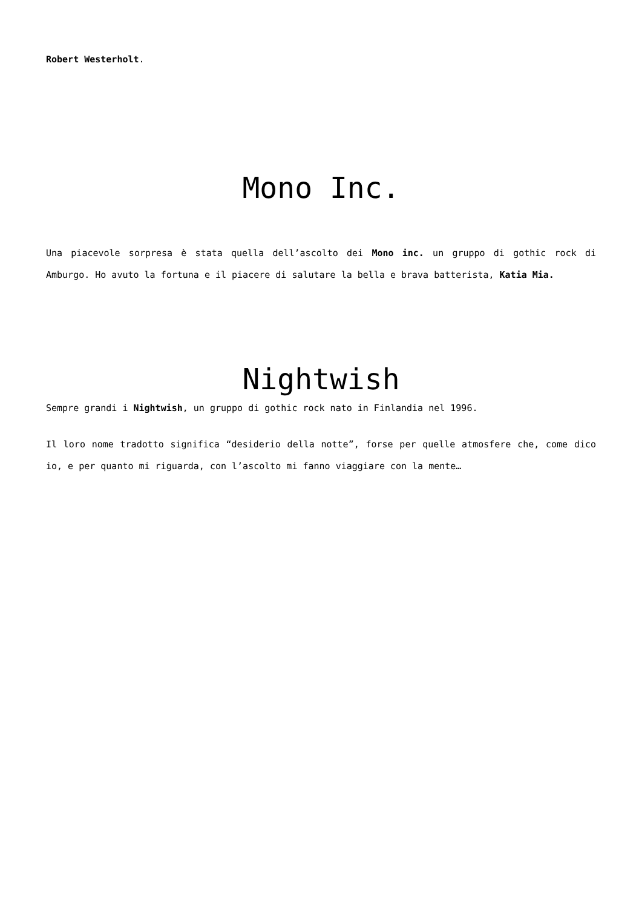Robert Westerholt.
Mono Inc.
Una piacevole sorpresa è stata quella dell’ascolto dei Mono inc. un gruppo di gothic rock di Amburgo. Ho avuto la fortuna e il piacere di salutare la bella e brava batterista, Katia Mia.
Nightwish
Sempre grandi i Nightwish, un gruppo di gothic rock nato in Finlandia nel 1996.
Il loro nome tradotto significa “desiderio della notte”, forse per quelle atmosfere che, come dico io, e per quanto mi riguarda, con l’ascolto mi fanno viaggiare con la mente…